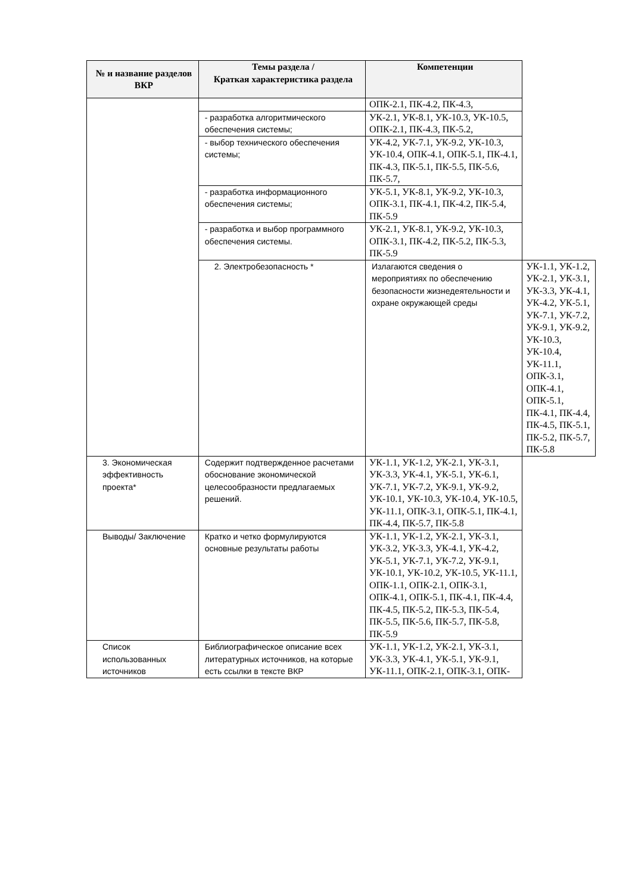| № и название разделов ВКР | Темы раздела / Краткая характеристика раздела | Компетенции | |
| --- | --- | --- | --- |
| | | ОПК-2.1, ПК-4.2, ПК-4.3, | |
| | - разработка алгоритмического обеспечения системы; | УК-2.1, УК-8.1, УК-10.3, УК-10.5, ОПК-2.1, ПК-4.3, ПК-5.2, | |
| | - выбор технического обеспечения системы; | УК-4.2, УК-7.1, УК-9.2, УК-10.3, УК-10.4, ОПК-4.1, ОПК-5.1, ПК-4.1, ПК-4.3, ПК-5.1, ПК-5.5, ПК-5.6, ПК-5.7, | |
| | - разработка информационного обеспечения системы; | УК-5.1, УК-8.1, УК-9.2, УК-10.3, ОПК-3.1, ПК-4.1, ПК-4.2, ПК-5.4, ПК-5.9 | |
| | - разработка и выбор программного обеспечения системы. | УК-2.1, УК-8.1, УК-9.2, УК-10.3, ОПК-3.1, ПК-4.2, ПК-5.2, ПК-5.3, ПК-5.9 | |
| | 2. Электробезопасность * | Излагаются сведения о мероприятиях по обеспечению безопасности жизнедеятельности и охране окружающей среды | УК-1.1, УК-1.2, УК-2.1, УК-3.1, УК-3.3, УК-4.1, УК-4.2, УК-5.1, УК-7.1, УК-7.2, УК-9.1, УК-9.2, УК-10.3, УК-10.4, УК-11.1, ОПК-3.1, ОПК-4.1, ОПК-5.1, ПК-4.1, ПК-4.4, ПК-4.5, ПК-5.1, ПК-5.2, ПК-5.7, ПК-5.8 |
| 3. Экономическая эффективность проекта* | Содержит подтвержденное расчетами обоснование экономической целесообразности предлагаемых решений. | УК-1.1, УК-1.2, УК-2.1, УК-3.1, УК-3.3, УК-4.1, УК-5.1, УК-6.1, УК-7.1, УК-7.2, УК-9.1, УК-9.2, УК-10.1, УК-10.3, УК-10.4, УК-10.5, УК-11.1, ОПК-3.1, ОПК-5.1, ПК-4.1, ПК-4.4, ПК-5.7, ПК-5.8 | |
| Выводы/ Заключение | Кратко и четко формулируются основные результаты работы | УК-1.1, УК-1.2, УК-2.1, УК-3.1, УК-3.2, УК-3.3, УК-4.1, УК-4.2, УК-5.1, УК-7.1, УК-7.2, УК-9.1, УК-10.1, УК-10.2, УК-10.5, УК-11.1, ОПК-1.1, ОПК-2.1, ОПК-3.1, ОПК-4.1, ОПК-5.1, ПК-4.1, ПК-4.4, ПК-4.5, ПК-5.2, ПК-5.3, ПК-5.4, ПК-5.5, ПК-5.6, ПК-5.7, ПК-5.8, ПК-5.9 | |
| Список использованных источников | Библиографическое описание всех литературных источников, на которые есть ссылки в тексте ВКР | УК-1.1, УК-1.2, УК-2.1, УК-3.1, УК-3.3, УК-4.1, УК-5.1, УК-9.1, УК-11.1, ОПК-2.1, ОПК-3.1, ОПК- | |